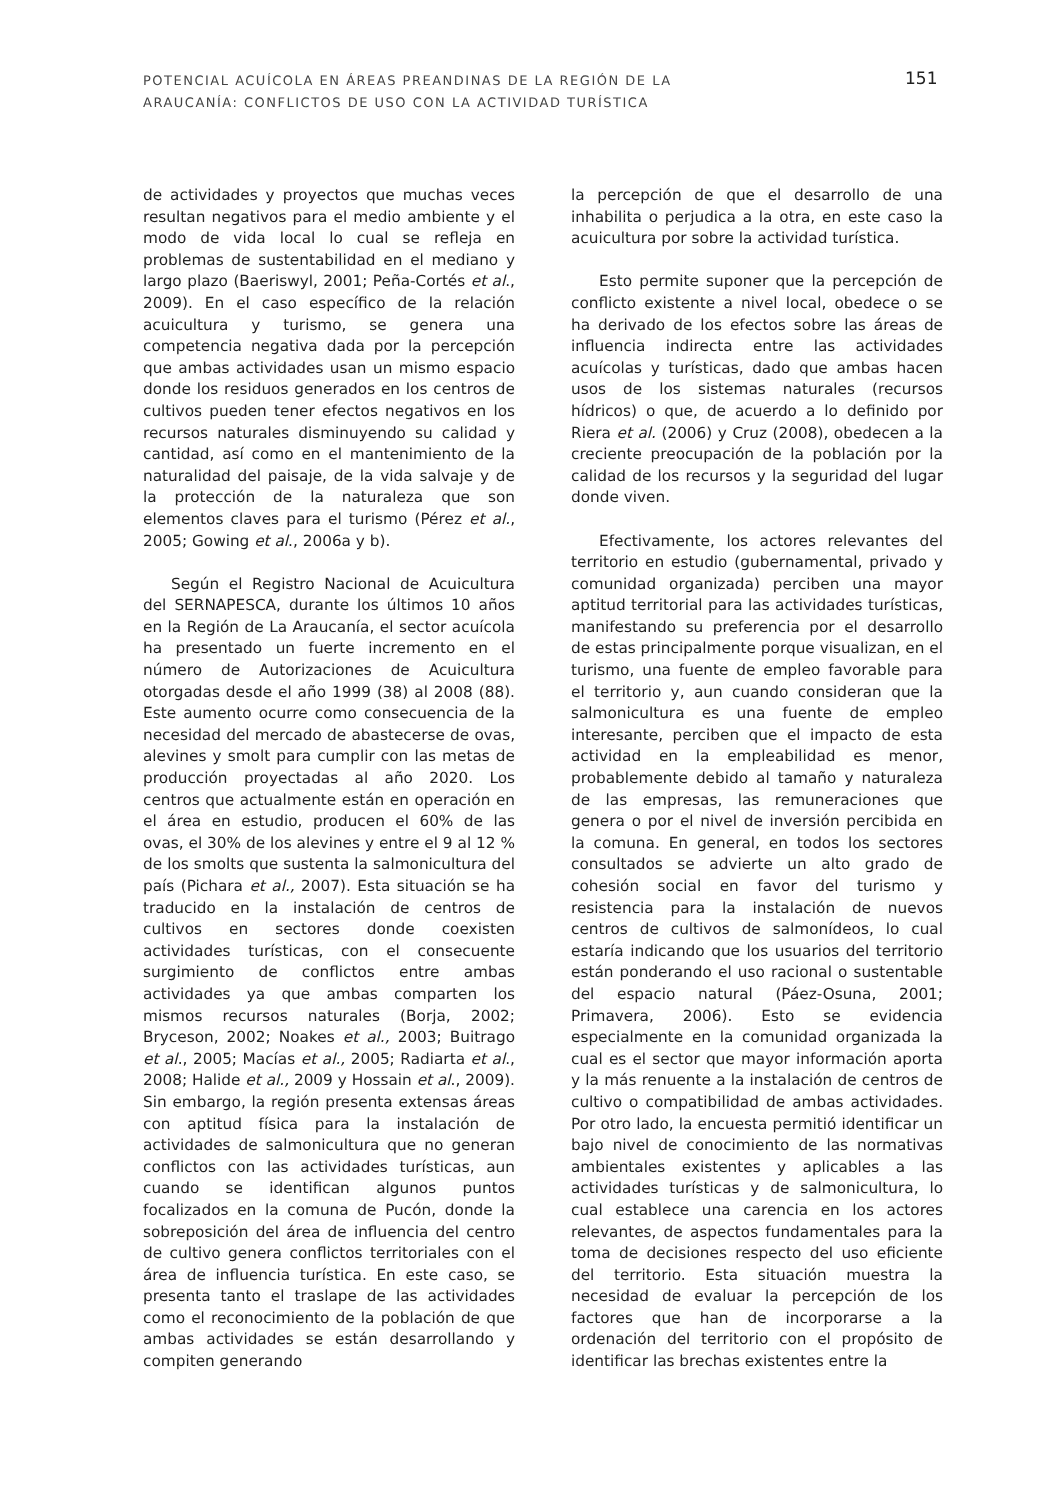POTENCIAL ACUÍCOLA EN ÁREAS PREANDINAS DE LA REGIÓN DE LA
ARAUCANÍA: CONFLICTOS DE USO CON LA ACTIVIDAD TURÍSTICA
151
de actividades y proyectos que muchas veces resultan negativos para el medio ambiente y el modo de vida local lo cual se refleja en problemas de sustentabilidad en el mediano y largo plazo (Baeriswyl, 2001; Peña-Cortés et al., 2009). En el caso específico de la relación acuicultura y turismo, se genera una competencia negativa dada por la percepción que ambas actividades usan un mismo espacio donde los residuos generados en los centros de cultivos pueden tener efectos negativos en los recursos naturales disminuyendo su calidad y cantidad, así como en el mantenimiento de la naturalidad del paisaje, de la vida salvaje y de la protección de la naturaleza que son elementos claves para el turismo (Pérez et al., 2005; Gowing et al., 2006a y b).
Según el Registro Nacional de Acuicultura del SERNAPESCA, durante los últimos 10 años en la Región de La Araucanía, el sector acuícola ha presentado un fuerte incremento en el número de Autorizaciones de Acuicultura otorgadas desde el año 1999 (38) al 2008 (88). Este aumento ocurre como consecuencia de la necesidad del mercado de abastecerse de ovas, alevines y smolt para cumplir con las metas de producción proyectadas al año 2020. Los centros que actualmente están en operación en el área en estudio, producen el 60% de las ovas, el 30% de los alevines y entre el 9 al 12 % de los smolts que sustenta la salmonicultura del país (Pichara et al., 2007). Esta situación se ha traducido en la instalación de centros de cultivos en sectores donde coexisten actividades turísticas, con el consecuente surgimiento de conflictos entre ambas actividades ya que ambas comparten los mismos recursos naturales (Borja, 2002; Bryceson, 2002; Noakes et al., 2003; Buitrago et al., 2005; Macías et al., 2005; Radiarta et al., 2008; Halide et al., 2009 y Hossain et al., 2009). Sin embargo, la región presenta extensas áreas con aptitud física para la instalación de actividades de salmonicultura que no generan conflictos con las actividades turísticas, aun cuando se identifican algunos puntos focalizados en la comuna de Pucón, donde la sobreposición del área de influencia del centro de cultivo genera conflictos territoriales con el área de influencia turística. En este caso, se presenta tanto el traslape de las actividades como el reconocimiento de la población de que ambas actividades se están desarrollando y compiten generando
la percepción de que el desarrollo de una inhabilita o perjudica a la otra, en este caso la acuicultura por sobre la actividad turística.
Esto permite suponer que la percepción de conflicto existente a nivel local, obedece o se ha derivado de los efectos sobre las áreas de influencia indirecta entre las actividades acuícolas y turísticas, dado que ambas hacen usos de los sistemas naturales (recursos hídricos) o que, de acuerdo a lo definido por Riera et al. (2006) y Cruz (2008), obedecen a la creciente preocupación de la población por la calidad de los recursos y la seguridad del lugar donde viven.
Efectivamente, los actores relevantes del territorio en estudio (gubernamental, privado y comunidad organizada) perciben una mayor aptitud territorial para las actividades turísticas, manifestando su preferencia por el desarrollo de estas principalmente porque visualizan, en el turismo, una fuente de empleo favorable para el territorio y, aun cuando consideran que la salmonicultura es una fuente de empleo interesante, perciben que el impacto de esta actividad en la empleabilidad es menor, probablemente debido al tamaño y naturaleza de las empresas, las remuneraciones que genera o por el nivel de inversión percibida en la comuna. En general, en todos los sectores consultados se advierte un alto grado de cohesión social en favor del turismo y resistencia para la instalación de nuevos centros de cultivos de salmonídeos, lo cual estaría indicando que los usuarios del territorio están ponderando el uso racional o sustentable del espacio natural (Páez-Osuna, 2001; Primavera, 2006). Esto se evidencia especialmente en la comunidad organizada la cual es el sector que mayor información aporta y la más renuente a la instalación de centros de cultivo o compatibilidad de ambas actividades. Por otro lado, la encuesta permitió identificar un bajo nivel de conocimiento de las normativas ambientales existentes y aplicables a las actividades turísticas y de salmonicultura, lo cual establece una carencia en los actores relevantes, de aspectos fundamentales para la toma de decisiones respecto del uso eficiente del territorio. Esta situación muestra la necesidad de evaluar la percepción de los factores que han de incorporarse a la ordenación del territorio con el propósito de identificar las brechas existentes entre la